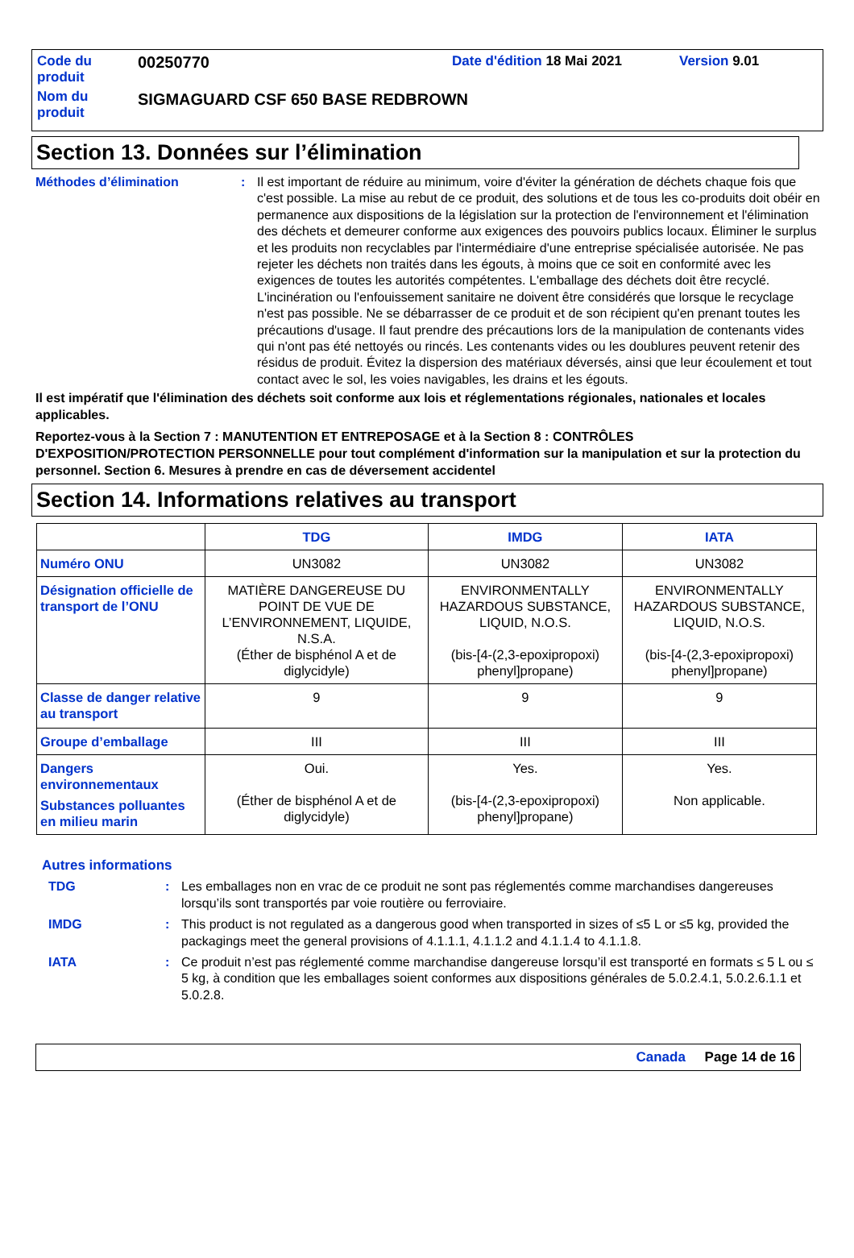| Code du produit | 00250770 | Date d'édition 18 Mai 2021 | Version 9.01 |
| Nom du produit | SIGMAGUARD CSF 650 BASE REDBROWN | | |
Section 13. Données sur l’élimination
Méthodes d’élimination : Il est important de réduire au minimum, voire d'éviter la génération de déchets chaque fois que c'est possible. La mise au rebut de ce produit, des solutions et de tous les co-produits doit obéir en permanence aux dispositions de la législation sur la protection de l'environnement et l'élimination des déchets et demeurer conforme aux exigences des pouvoirs publics locaux. Éliminer le surplus et les produits non recyclables par l'intermédiaire d'une entreprise spécialisée autorisée. Ne pas rejeter les déchets non traités dans les égouts, à moins que ce soit en conformité avec les exigences de toutes les autorités compétentes. L'emballage des déchets doit être recyclé. L'incinération ou l'enfouissement sanitaire ne doivent être considérés que lorsque le recyclage n'est pas possible. Ne se débarrasser de ce produit et de son récipient qu'en prenant toutes les précautions d'usage. Il faut prendre des précautions lors de la manipulation de contenants vides qui n'ont pas été nettoyés ou rincés. Les contenants vides ou les doublures peuvent retenir des résidus de produit. Évitez la dispersion des matériaux déversés, ainsi que leur écoulement et tout contact avec le sol, les voies navigables, les drains et les égouts.
Il est impératif que l'élimination des déchets soit conforme aux lois et réglementations régionales, nationales et locales applicables.
Reportez-vous à la Section 7 : MANUTENTION ET ENTREPOSAGE et à la Section 8 : CONTRÔLES D'EXPOSITION/PROTECTION PERSONNELLE pour tout complément d'information sur la manipulation et sur la protection du personnel. Section 6. Mesures à prendre en cas de déversement accidentel
Section 14. Informations relatives au transport
| | TDG | IMDG | IATA |
| --- | --- | --- | --- |
| Numéro ONU | UN3082 | UN3082 | UN3082 |
| Désignation officielle de transport de l’ONU | MATIÈRE DANGEREUSE DU POINT DE VUE DE L’ENVIRONNEMENT, LIQUIDE, N.S.A. (Éther de bisphénol A et de diglycidyle) | ENVIRONMENTALLY HAZARDOUS SUBSTANCE, LIQUID, N.O.S. (bis-[4-(2,3-epoxipropoxi) phenyl]propane) | ENVIRONMENTALLY HAZARDOUS SUBSTANCE, LIQUID, N.O.S. (bis-[4-(2,3-epoxipropoxi) phenyl]propane) |
| Classe de danger relative au transport | 9 | 9 | 9 |
| Groupe d’emballage | III | III | III |
| Dangers environnementaux Substances polluantes en milieu marin | Oui. (Éther de bisphénol A et de diglycidyle) | Yes. (bis-[4-(2,3-epoxipropoxi) phenyl]propane) | Yes. Non applicable. |
Autres informations
TDG : Les emballages non en vrac de ce produit ne sont pas réglementés comme marchandises dangereuses lorsqu’ils sont transportés par voie routière ou ferroviaire.
IMDG : This product is not regulated as a dangerous good when transported in sizes of ≤5 L or ≤5 kg, provided the packagings meet the general provisions of 4.1.1.1, 4.1.1.2 and 4.1.1.4 to 4.1.1.8.
IATA : Ce produit n’est pas réglementé comme marchandise dangereuse lorsqu’il est transporté en formats ≤ 5 L ou ≤ 5 kg, à condition que les emballages soient conformes aux dispositions générales de 5.0.2.4.1, 5.0.2.6.1.1 et 5.0.2.8.
Canada Page 14 de 16